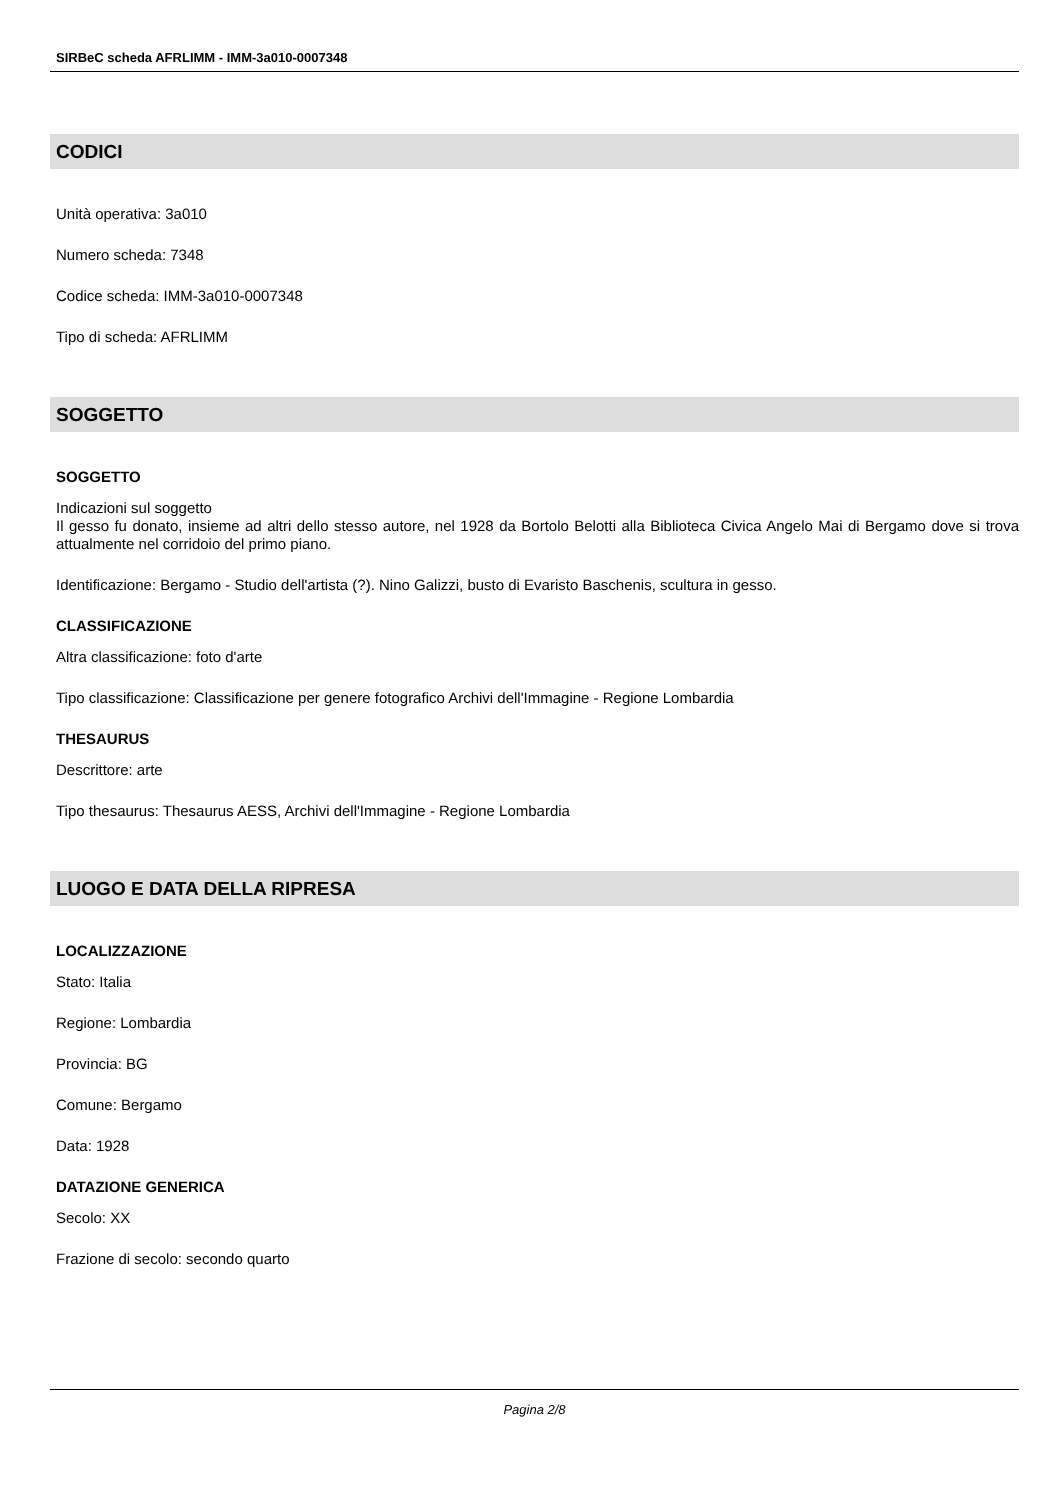SIRBeC scheda AFRLIMM - IMM-3a010-0007348
CODICI
Unità operativa: 3a010
Numero scheda: 7348
Codice scheda: IMM-3a010-0007348
Tipo di scheda: AFRLIMM
SOGGETTO
SOGGETTO
Indicazioni sul soggetto
Il gesso fu donato, insieme ad altri dello stesso autore, nel 1928 da Bortolo Belotti alla Biblioteca Civica Angelo Mai di Bergamo dove si trova attualmente nel corridoio del primo piano.
Identificazione: Bergamo - Studio dell'artista (?). Nino Galizzi, busto di Evaristo Baschenis, scultura in gesso.
CLASSIFICAZIONE
Altra classificazione: foto d'arte
Tipo classificazione: Classificazione per genere fotografico Archivi dell'Immagine - Regione Lombardia
THESAURUS
Descrittore: arte
Tipo thesaurus: Thesaurus AESS, Archivi dell'Immagine - Regione Lombardia
LUOGO E DATA DELLA RIPRESA
LOCALIZZAZIONE
Stato: Italia
Regione: Lombardia
Provincia: BG
Comune: Bergamo
Data: 1928
DATAZIONE GENERICA
Secolo: XX
Frazione di secolo: secondo quarto
Pagina 2/8